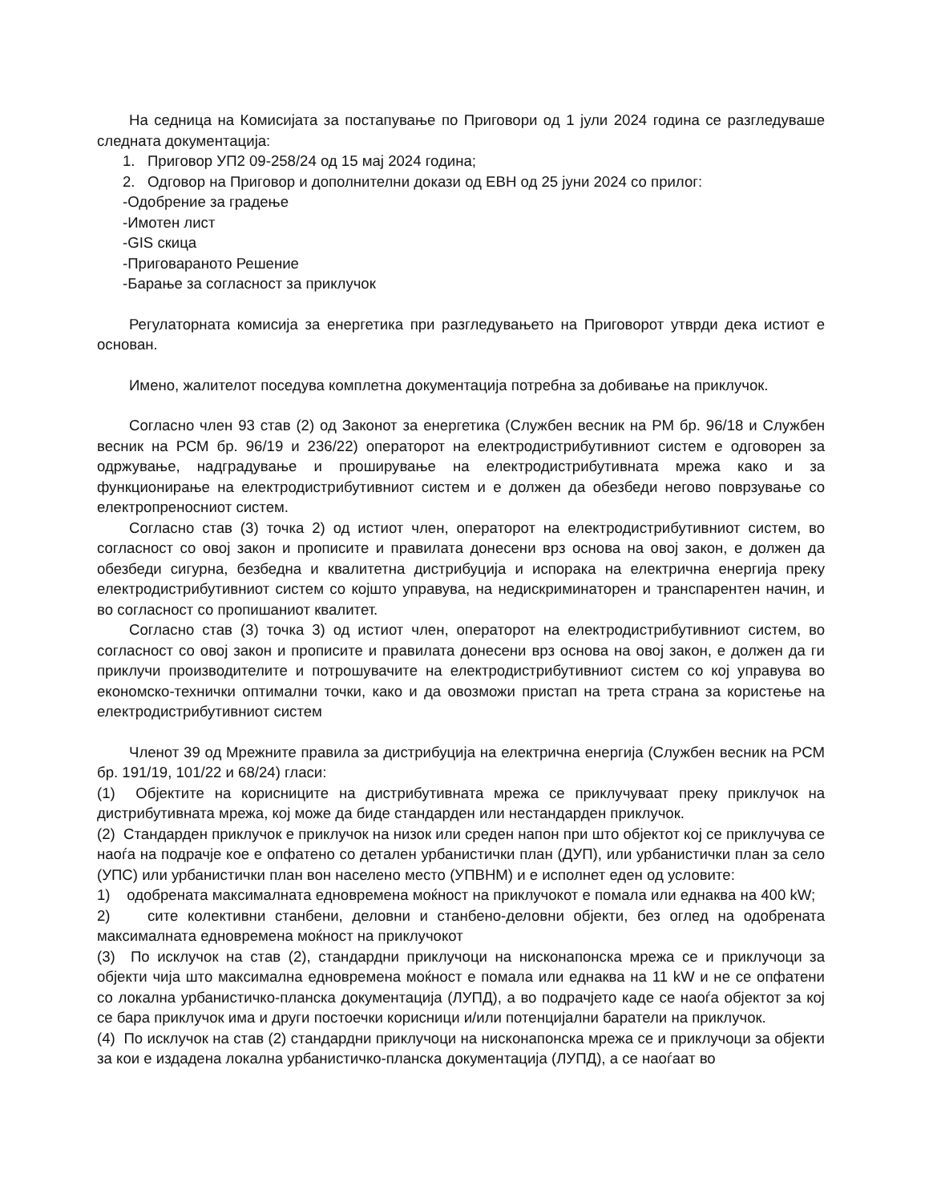На седница на Комисијата за постапување по Приговори од 1 јули 2024 година се разгледуваше следната документација:
1. Приговор УП2 09-258/24 од 15 мај 2024 година;
2. Одговор на Приговор и дополнителни докази од ЕВН од 25 јуни 2024 со прилог:
-Одобрение за градење
-Имотен лист
-GIS скица
-Приговараното Решение
-Барање за согласност за приклучок
Регулаторната комисија за енергетика при разгледувањето на Приговорот утврди дека истиот е основан.
Имено, жалителот поседува комплетна документација потребна за добивање на приклучок.
Согласно член 93 став (2) од Законот за енергетика (Службен весник на РМ бр. 96/18 и Службен весник на РСМ бр. 96/19 и 236/22) операторот на електродистрибутивниот систем е одговорен за одржување, надградување и проширување на електродистрибутивната мрежа како и за функционирање на електродистрибутивниот систем и е должен да обезбеди негово поврзување со електропреносниот систем.
Согласно став (3) точка 2) од истиот член, операторот на електродистрибутивниот систем, во согласност со овој закон и прописите и правилата донесени врз основа на овој закон, е должен да обезбеди сигурна, безбедна и квалитетна дистрибуција и испорака на електрична енергија преку електродистрибутивниот систем со којшто управува, на недискриминаторен и транспарентен начин, и во согласност со пропишаниот квалитет.
Согласно став (3) точка 3) од истиот член, операторот на електродистрибутивниот систем, во согласност со овој закон и прописите и правилата донесени врз основа на овој закон, е должен да ги приклучи производителите и потрошувачите на електродистрибутивниот систем со кој управува во економско-технички оптимални точки, како и да овозможи пристап на трета страна за користење на електродистрибутивниот систем
Членот 39 од Мрежните правила за дистрибуција на електрична енергија (Службен весник на РСМ бр. 191/19, 101/22 и 68/24) гласи:
(1) Објектите на корисниците на дистрибутивната мрежа се приклучуваат преку приклучок на дистрибутивната мрежа, кој може да биде стандарден или нестандарден приклучок.
(2) Стандарден приклучок е приклучок на низок или среден напон при што објектот кој се приклучува се наоѓа на подрачје кое е опфатено со детален урбанистички план (ДУП), или урбанистички план за село (УПС) или урбанистички план вон населено место (УПВНМ) и е исполнет еден од условите:
1) одобрената максималната едновремена моќност на приклучокот е помала или еднаква на 400 kW;
2) сите колективни станбени, деловни и станбено-деловни објекти, без оглед на одобрената максималната едновремена моќност на приклучокот
(3) По исклучок на став (2), стандардни приклучоци на нисконапонска мрежа се и приклучоци за објекти чија што максимална едновремена моќност е помала или еднаква на 11 kW и не се опфатени со локална урбанистичко-планска документација (ЛУПД), а во подрачјето каде се наоѓа објектот за кој се бара приклучок има и други постоечки корисници и/или потенцијални баратели на приклучок.
(4) По исклучок на став (2) стандардни приклучоци на нисконапонска мрежа се и приклучоци за објекти за кои е издадена локална урбанистичко-планска документација (ЛУПД), а се наоѓаат во